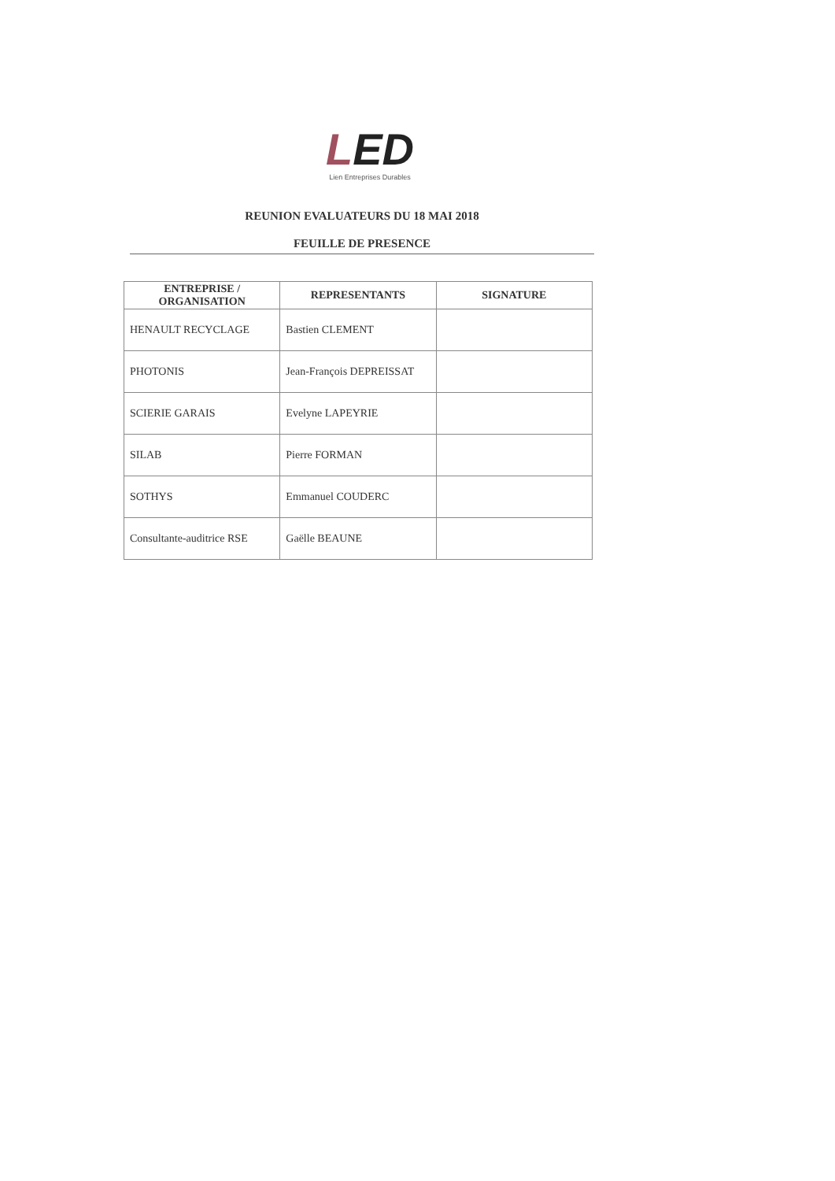LED
Lien Entreprises Durables
REUNION EVALUATEURS DU 18 MAI 2018
FEUILLE DE PRESENCE
| ENTREPRISE / ORGANISATION | REPRESENTANTS | SIGNATURE |
| --- | --- | --- |
| HENAULT RECYCLAGE | Bastien CLEMENT | |
| PHOTONIS | Jean-François DEPREISSAT | |
| SCIERIE GARAIS | Evelyne LAPEYRIE | |
| SILAB | Pierre FORMAN | |
| SOTHYS | Emmanuel COUDERC | |
| Consultante-auditrice RSE | Gaëlle BEAUNE | |